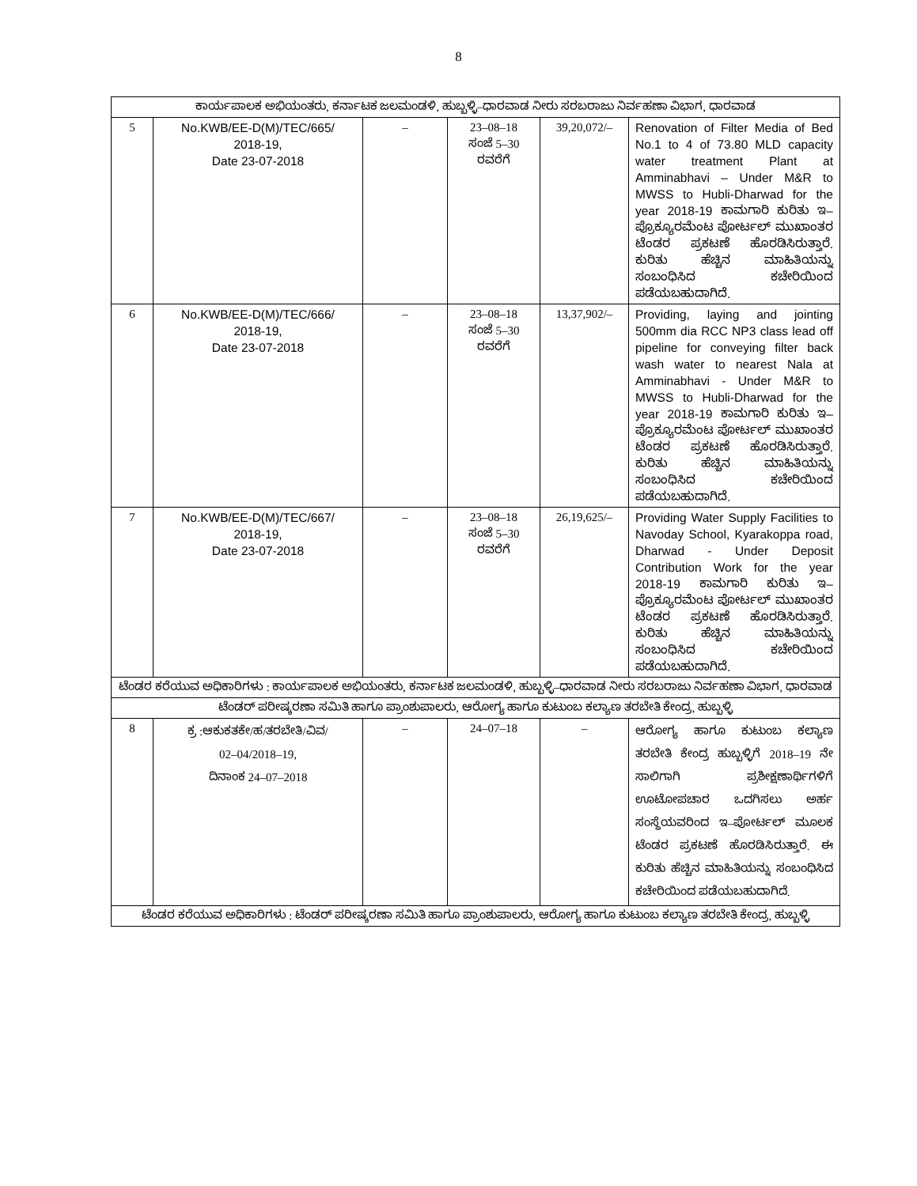8
| ಕಾರ್ಯಪಾಲಕ ಅಭಿಯಂತರು, ಕರ್ನಾಟಕ ಜಲಮಂಡಳಿ, ಹುಬ್ಬಳ್ಳಿ–ಧಾರವಾಡ ನೀರು ಸರಬರಾಜು ನಿರ್ವಹಣಾ ವಿಭಾಗ, ಧಾರವಾಡ | | | | | |
| 5 | No.KWB/EE-D(M)/TEC/665/ 2018-19, Date 23-07-2018 | – | 23–08–18 ಸಂಜೆ 5–30 ರವರೆಗೆ | 39,20,072/– | Renovation of Filter Media of Bed No.1 to 4 of 73.80 MLD capacity water treatment Plant at Amminabhavi – Under M&R to MWSS to Hubli-Dharwad for the year 2018-19 ಕಾಮಗಾರಿ ಕುರಿತು ಇ–ಪ್ರೊಕ್ಯೂರಮೆಂಟ ಪೋರ್ಟಲ್ ಮುಖಾಂತರ ಟೆಂಡರ ಪ್ರಕಟಣೆ ಹೊರಡಿಸಿರುತ್ತಾರೆ. ಕುರಿತು ಹೆಚ್ಚಿನ ಮಾಹಿತಿಯನ್ನು ಸಂಬಂಧಿಸಿದ ಕಚೇರಿಯಿಂದ ಪಡೆಯಬಹುದಾಗಿದೆ. |
| 6 | No.KWB/EE-D(M)/TEC/666/ 2018-19, Date 23-07-2018 | – | 23–08–18 ಸಂಜೆ 5–30 ರವರೆಗೆ | 13,37,902/– | Providing, laying and jointing 500mm dia RCC NP3 class lead off pipeline for conveying filter back wash water to nearest Nala at Amminabhavi - Under M&R to MWSS to Hubli-Dharwad for the year 2018-19 ಕಾಮಗಾರಿ ಕುರಿತು ಇ–ಪ್ರೊಕ್ಯೂರಮೆಂಟ ಪೋರ್ಟಲ್ ಮುಖಾಂತರ ಟೆಂಡರ ಪ್ರಕಟಣೆ ಹೊರಡಿಸಿರುತ್ತಾರೆ. ಕುರಿತು ಹೆಚ್ಚಿನ ಮಾಹಿತಿಯನ್ನು ಸಂಬಂಧಿಸಿದ ಕಚೇರಿಯಿಂದ ಪಡೆಯಬಹುದಾಗಿದೆ. |
| 7 | No.KWB/EE-D(M)/TEC/667/ 2018-19, Date 23-07-2018 | – | 23–08–18 ಸಂಜೆ 5–30 ರವರೆಗೆ | 26,19,625/– | Providing Water Supply Facilities to Navoday School, Kyarakoppa road, Dharwad - Under Deposit Contribution Work for the year 2018-19 ಕಾಮಗಾರಿ ಕುರಿತು ಇ–ಪ್ರೊಕ್ಯೂರಮೆಂಟ ಪೋರ್ಟಲ್ ಮುಖಾಂತರ ಟೆಂಡರ ಪ್ರಕಟಣೆ ಹೊರಡಿಸಿರುತ್ತಾರೆ. ಕುರಿತು ಹೆಚ್ಚಿನ ಮಾಹಿತಿಯನ್ನು ಸಂಬಂಧಿಸಿದ ಕಚೇರಿಯಿಂದ ಪಡೆಯಬಹುದಾಗಿದೆ. |
| ಟೆಂಡರ ಕರೆಯುವ ಅಧಿಕಾರಿಗಳು : ಕಾರ್ಯಪಾಲಕ ಅಭಿಯಂತರು, ಕರ್ನಾಟಕ ಜಲಮಂಡಳಿ, ಹುಬ್ಬಳ್ಳಿ–ಧಾರವಾಡ ನೀರು ಸರಬರಾಜು ನಿರ್ವಹಣಾ ವಿಭಾಗ, ಧಾರವಾಡ | | | | | |
| ಟೆಂಡರ್ ಪರೀಷ್ಕರಣಾ ಸಮಿತಿ ಹಾಗೂ ಪ್ರಾಂಶುಪಾಲರು, ಆರೋಗ್ಯ ಹಾಗೂ ಕುಟುಂಬ ಕಲ್ಯಾಣ ತರಬೇತಿ ಕೇಂದ್ರ, ಹುಬ್ಬಳ್ಳಿ | | | | | |
| 8 | ಕ್ರ :ಆಕುಕತಕೇ/ಹ/ತರಬೇತಿ/ವಿವ/ 02–04/2018–19, ದಿನಾಂಕ 24–07–2018 | – | 24–07–18 | – | ಆರೋಗ್ಯ ಹಾಗೂ ಕುಟುಂಬ ಕಲ್ಯಾಣ ತರಬೇತಿ ಕೇಂದ್ರ ಹುಬ್ಬಳ್ಳಿಗೆ 2018–19 ನೇ ಸಾಲಿಗಾಗಿ ಪ್ರಶೀಕ್ಷಣಾರ್ಥಿಗಳಿಗೆ ಊಟೋಪಚಾರ ಒದಗಿಸಲು ಅರ್ಹ ಸಂಸ್ಥೆಯವರಿಂದ ಇ–ಪೋರ್ಟಲ್ ಮೂಲಕ ಟೆಂಡರ ಪ್ರಕಟಣೆ ಹೊರಡಿಸಿರುತ್ತಾರೆ. ಈ ಕುರಿತು ಹೆಚ್ಚಿನ ಮಾಹಿತಿಯನ್ನು ಸಂಬಂಧಿಸಿದ ಕಚೇರಿಯಿಂದ ಪಡೆಯಬಹುದಾಗಿದೆ. |
| ಟೆಂಡರ ಕರೆಯುವ ಅಧಿಕಾರಿಗಳು : ಟೆಂಡರ್ ಪರೀಷ್ಕರಣಾ ಸಮಿತಿ ಹಾಗೂ ಪ್ರಾಂಶುಪಾಲರು, ಆರೋಗ್ಯ ಹಾಗೂ ಕುಟುಂಬ ಕಲ್ಯಾಣ ತರಬೇತಿ ಕೇಂದ್ರ, ಹುಬ್ಬಳ್ಳಿ | | | | | |